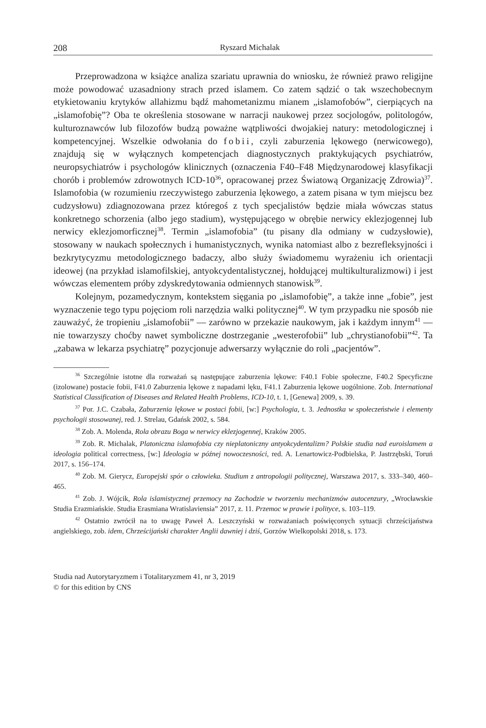208 Ryszard Michalak
Przeprowadzona w książce analiza szariatu uprawnia do wniosku, że również prawo religijne może powodować uzasadniony strach przed islamem. Co zatem sądzić o tak wszechobecnym etykietowaniu krytyków allahizmu bądź mahometanizmu mianem „islamofobów”, cierpiących na „islamofobię”? Oba te określenia stosowane w narracji naukowej przez socjologów, politologów, kulturoznawców lub filozofów budzą poważne wątpliwości dwojakiej natury: metodologicznej i kompetencyjnej. Wszelkie odwołania do fobii, czyli zaburzenia lękowego (nerwicowego), znajdują się w wyłącznych kompetencjach diagnostycznych praktykujących psychiatrów, neuropsychiatrów i psychologów klinicznych (oznaczenia F40–F48 Międzynarodowej klasyfikacji chorób i problemów zdrowotnych ICD-10<sup>36</sup>, opracowanej przez Światową Organizację Zdrowia)<sup>37</sup>. Islamofobia (w rozumieniu rzeczywistego zaburzenia lękowego, a zatem pisana w tym miejscu bez cudzysłowu) zdiagnozowana przez któregoś z tych specjalistów będzie miała wówczas status konkretnego schorzenia (albo jego stadium), występującego w obrębie nerwicy eklezjogennej lub nerwicy eklezjomorficznej<sup>38</sup>. Termin „islamofobia” (tu pisany dla odmiany w cudzysłowie), stosowany w naukach społecznych i humanistycznych, wynika natomiast albo z bezrefleksyjności i bezkrytycyzmu metodologicznego badaczy, albo służy świadomemu wyrażeniu ich orientacji ideowej (na przykład islamofilskiej, antyokcydentalistycznej, hołdującej multikulturalizmowi) i jest wówczas elementem próby zdyskredytowania odmiennych stanowisk<sup>39</sup>.
Kolejnym, pozamedycznym, kontekstem sięgania po „islamofobię”, a także inne „fobie”, jest wyznaczenie tego typu pojęciom roli narzędzia walki politycznej<sup>40</sup>. W tym przypadku nie sposób nie zauważyć, że tropieniu „islamofobii” — zarówno w przekazie naukowym, jak i każdym innym<sup>41</sup> — nie towarzyszy choćby nawet symboliczne dostrzeganie „westerofobii” lub „chrystianofobii”<sup>42</sup>. Ta „zabawa w lekarza psychiatrę” pozycjonuje adwersarzy wyłącznie do roli „pacjentów”.
<sup>36</sup> Szczególnie istotne dla rozważań są następujące zaburzenia lękowe: F40.1 Fobie społeczne, F40.2 Specyficzne (izolowane) postacie fobii, F41.0 Zaburzenia lękowe z napadami lęku, F41.1 Zaburzenia lękowe uogólnione. Zob. International Statistical Classification of Diseases and Related Health Problems, ICD-10, t. 1, [Genewa] 2009, s. 39.
<sup>37</sup> Por. J.C. Czabała, Zaburzenia lękowe w postaci fobii, [w:] Psychologia, t. 3. Jednostka w społeczeństwie i elementy psychologii stosowanej, red. J. Strelau, Gdańsk 2002, s. 584.
<sup>38</sup> Zob. A. Molenda, Rola obrazu Boga w nerwicy eklezjogennej, Kraków 2005.
<sup>39</sup> Zob. R. Michalak, Platoniczna islamofobia czy nieplatoniczny antyokcydentalizm? Polskie studia nad euroislamem a ideologia political correctness, [w:] Ideologia w późnej nowoczesności, red. A. Lenartowicz-Podbielska, P. Jastrzębski, Toruń 2017, s. 156–174.
<sup>40</sup> Zob. M. Gierycz, Europejski spór o człowieka. Studium z antropologii politycznej, Warszawa 2017, s. 333–340, 460–465.
<sup>41</sup> Zob. J. Wójcik, Rola islamistycznej przemocy na Zachodzie w tworzeniu mechanizmów autocenzury, „Wrocławskie Studia Erazmiańskie. Studia Erasmiana Wratislaviensia” 2017, z. 11. Przemoc w prawie i polityce, s. 103–119.
<sup>42</sup> Ostatnio zwrócił na to uwagę Paweł A. Leszczyński w rozważaniach poświęconych sytuacji chrześcijaństwa angielskiego, zob. idem, Chrześcijański charakter Anglii dawniej i dziś, Gorzów Wielkopolski 2018, s. 173.
Studia nad Autorytaryzmem i Totalitaryzmem 41, nr 3, 2019
© for this edition by CNS